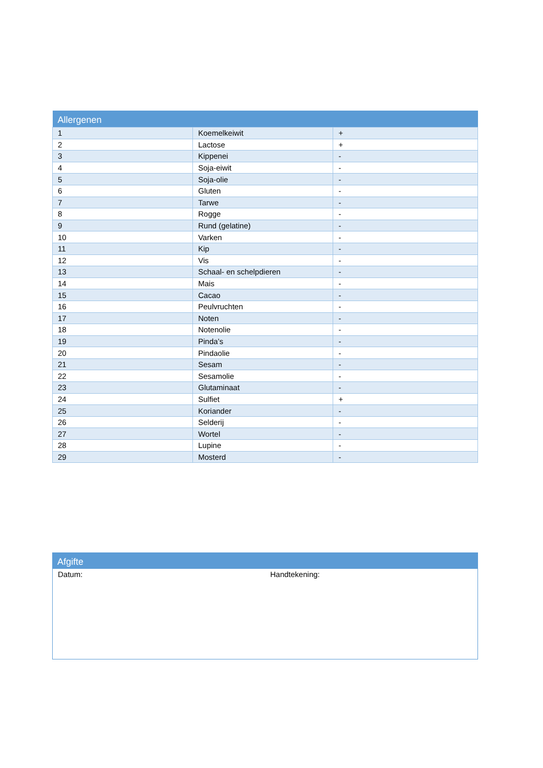| Allergenen | | |
| --- | --- | --- |
| 1 | Koemelkeiwit | + |
| 2 | Lactose | + |
| 3 | Kippenei | - |
| 4 | Soja-eiwit | - |
| 5 | Soja-olie | - |
| 6 | Gluten | - |
| 7 | Tarwe | - |
| 8 | Rogge | - |
| 9 | Rund (gelatine) | - |
| 10 | Varken | - |
| 11 | Kip | - |
| 12 | Vis | - |
| 13 | Schaal- en schelpdieren | - |
| 14 | Mais | - |
| 15 | Cacao | - |
| 16 | Peulvruchten | - |
| 17 | Noten | - |
| 18 | Notenolie | - |
| 19 | Pinda’s | - |
| 20 | Pindaolie | - |
| 21 | Sesam | - |
| 22 | Sesamolie | - |
| 23 | Glutaminaat | - |
| 24 | Sulfiet | + |
| 25 | Koriander | - |
| 26 | Selderij | - |
| 27 | Wortel | - |
| 28 | Lupine | - |
| 29 | Mosterd | - |
| Afgifte |
| --- |
Datum: Handtekening: